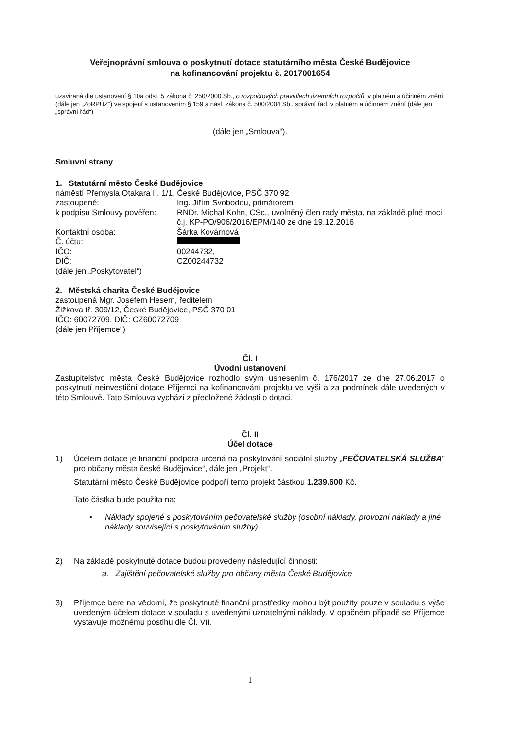Veřejnoprávní smlouva o poskytnutí dotace statutárního města České Budějovice
na kofinancování projektu č. 2017001654
uzavíraná dle ustanovení § 10a odst. 5 zákona č. 250/2000 Sb., o rozpočtových pravidlech územních rozpočtů, v platném a účinném znění (dále jen „ZoRPÚZ“) ve spojení s ustanovením § 159 a násl. zákona č. 500/2004 Sb., správní řád, v platném a účinném znění (dále jen „správní řád“)
(dále jen „Smlouva“).
Smluvní strany
1. Statutární město České Budějovice
| náměstí Přemysla Otakara II. 1/1, České Budějovice, PSČ 370 92 | |
| zastoupené: | Ing. Jiřím Svobodou, primátorem |
| k podpisu Smlouvy pověřen: | RNDr. Michal Kohn, CSc., uvolněný člen rady města, na základě plné moci č.j. KP-PO/906/2016/EPM/140 ze dne 19.12.2016 |
| Kontaktní osoba: | Šárka Kovárnová |
| Č. účtu: | |
| IČO: | 00244732, |
| DIČ: | CZ00244732 |
| (dále jen „Poskytovatel“) | |
2. Městská charita České Budějovice
zastoupená Mgr. Josefem Hesem, ředitelem
Žižkova tř. 309/12, České Budějovice, PSČ 370 01
IČO: 60072709, DIČ: CZ60072709
(dále jen Příjemce“)
Čl. I
Úvodní ustanovení
Zastupitelstvo města České Budějovice rozhodlo svým usnesením č. 176/2017 ze dne 27.06.2017 o poskytnutí neinvestiční dotace Příjemci na kofinancování projektu ve výši a za podmínek dále uvedených v této Smlouvě. Tato Smlouva vychází z předložené žádosti o dotaci.
Čl. II
Účel dotace
1) Účelem dotace je finanční podpora určená na poskytování sociální služby „PEČOVATELSKÁ SLUŽBA“ pro občany města české Budějovice“, dále jen „Projekt“.
Statutární město České Budějovice podpoří tento projekt částkou 1.239.600 Kč.
Tato částka bude použita na:
• Náklady spojené s poskytováním pečovatelské služby (osobní náklady, provozní náklady a jiné náklady související s poskytováním služby).
2) Na základě poskytnuté dotace budou provedeny následující činnosti:
a. Zajištění pečovatelské služby pro občany města České Budějovice
3) Příjemce bere na vědomí, že poskytnuté finanční prostředky mohou být použity pouze v souladu s výše uvedeným účelem dotace v souladu s uvedenými uznatelnými náklady. V opačném případě se Příjemce vystavuje možnému postihu dle Čl. VII.
1